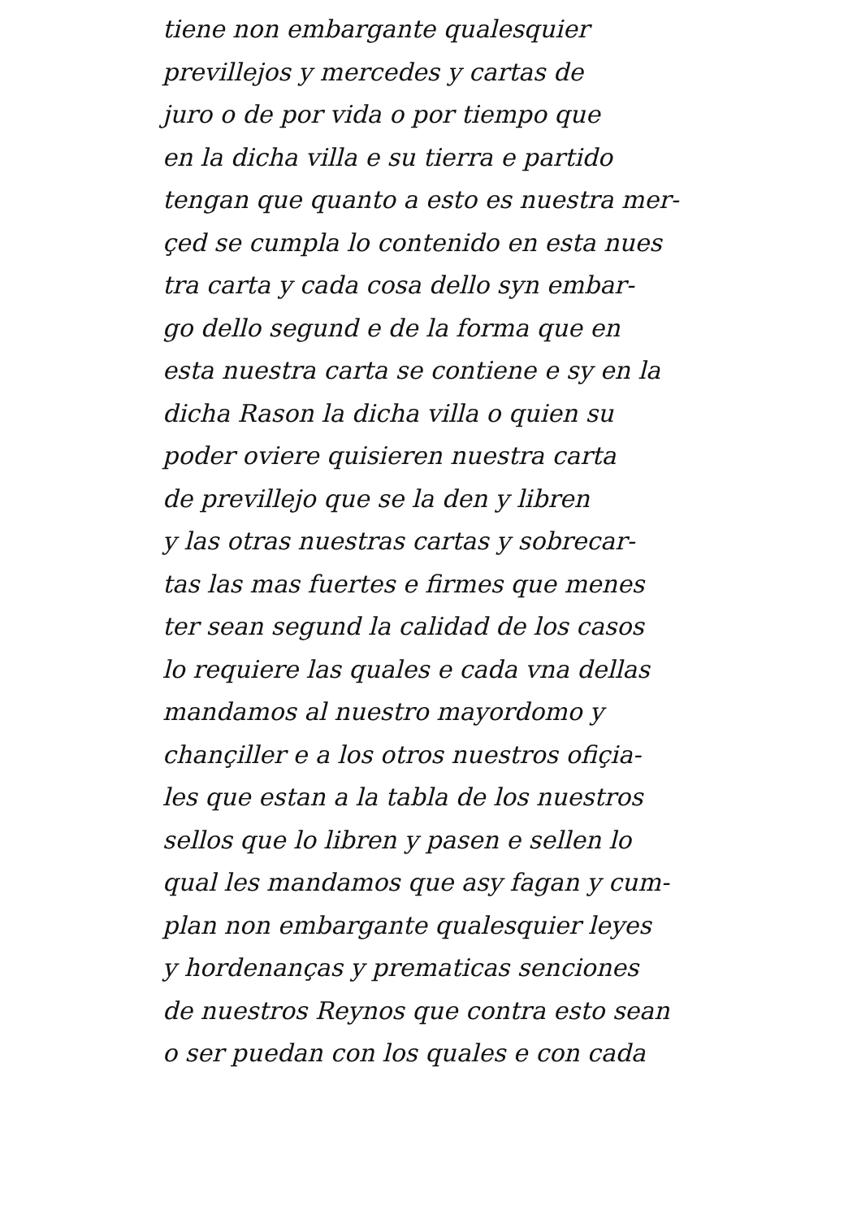tiene non embargante qualesquier
previllejos y mercedes y cartas de
juro o de por vida o por tiempo que
en la dicha villa e su tierra e partido
tengan que quanto a esto es nuestra mer-
çed se cumpla lo contenido en esta nues
tra carta y cada cosa dello syn embar-
go dello segund e de la forma que en
esta nuestra carta se contiene e sy en la
dicha Rason la dicha villa o quien su
poder oviere quisieren nuestra carta
de previllejo que se la den y libren
y las otras nuestras cartas y sobrecar-
tas las mas fuertes e firmes que menes
ter sean segund la calidad de los casos
lo requiere las quales e cada vna dellas
mandamos al nuestro mayordomo y
chançiller e a los otros nuestros ofiçia-
les que estan a la tabla de los nuestros
sellos que lo libren y pasen e sellen lo
qual les mandamos que asy fagan y cum-
plan non embargante qualesquier leyes
y hordenanças y prematicas senciones
de nuestros Reynos que contra esto sean
o ser puedan con los quales e con cada